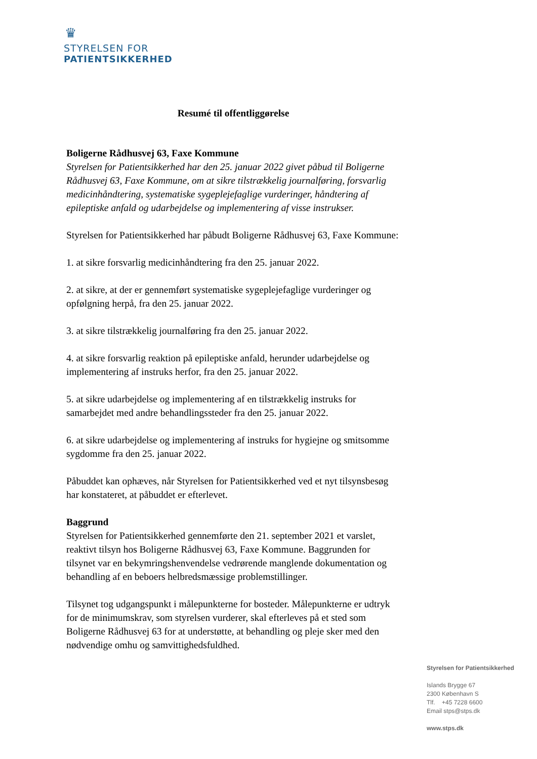♛
STYRELSEN FOR
PATIENTSIKKERHED
Resumé til offentliggørelse
Boligerne Rådhusvej 63, Faxe Kommune
Styrelsen for Patientsikkerhed har den 25. januar 2022 givet påbud til Boligerne Rådhusvej 63, Faxe Kommune, om at sikre tilstrækkelig journalføring, forsvarlig medicinhåndtering, systematiske sygeplejefaglige vurderinger, håndtering af epileptiske anfald og udarbejdelse og implementering af visse instrukser.
Styrelsen for Patientsikkerhed har påbudt Boligerne Rådhusvej 63, Faxe Kommune:
1. at sikre forsvarlig medicinhåndtering fra den 25. januar 2022.
2. at sikre, at der er gennemført systematiske sygeplejefaglige vurderinger og opfølgning herpå, fra den 25. januar 2022.
3. at sikre tilstrækkelig journalføring fra den 25. januar 2022.
4. at sikre forsvarlig reaktion på epileptiske anfald, herunder udarbejdelse og implementering af instruks herfor, fra den 25. januar 2022.
5. at sikre udarbejdelse og implementering af en tilstrækkelig instruks for samarbejdet med andre behandlingssteder fra den 25. januar 2022.
6. at sikre udarbejdelse og implementering af instruks for hygiejne og smitsomme sygdomme fra den 25. januar 2022.
Påbuddet kan ophæves, når Styrelsen for Patientsikkerhed ved et nyt tilsynsbesøg har konstateret, at påbuddet er efterlevet.
Baggrund
Styrelsen for Patientsikkerhed gennemførte den 21. september 2021 et varslet, reaktivt tilsyn hos Boligerne Rådhusvej 63, Faxe Kommune. Baggrunden for tilsynet var en bekymringshenvendelse vedrørende manglende dokumentation og behandling af en beboers helbredsmæssige problemstillinger.
Tilsynet tog udgangspunkt i målepunkterne for bosteder. Målepunkterne er udtryk for de minimumskrav, som styrelsen vurderer, skal efterleves på et sted som Boligerne Rådhusvej 63 for at understøtte, at behandling og pleje sker med den nødvendige omhu og samvittighedsfuldhed.
Styrelsen for Patientsikkerhed
Islands Brygge 67
2300 København S
Tlf. +45 7228 6600
Email stps@stps.dk
www.stps.dk